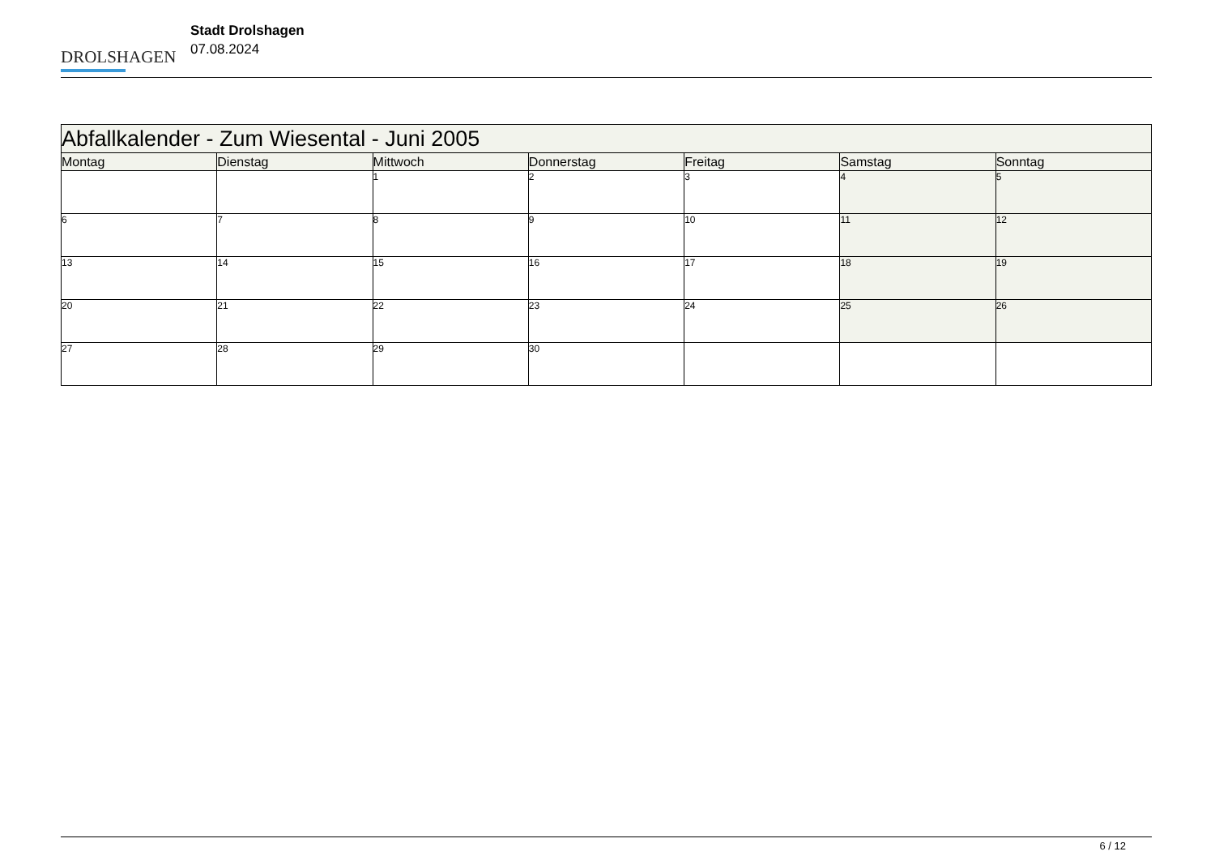DROLSHAGEN
Stadt Drolshagen
07.08.2024
| Abfallkalender - Zum Wiesental - Juni 2005 | | | | | | |
| --- | --- | --- | --- | --- | --- | --- |
| Montag | Dienstag | Mittwoch | Donnerstag | Freitag | Samstag | Sonntag |
| | | 1 | 2 | 3 | 4 | 5 |
| 6 | 7 | 8 | 9 | 10 | 11 | 12 |
| 13 | 14 | 15 | 16 | 17 | 18 | 19 |
| 20 | 21 | 22 | 23 | 24 | 25 | 26 |
| 27 | 28 | 29 | 30 | | | |
6 / 12